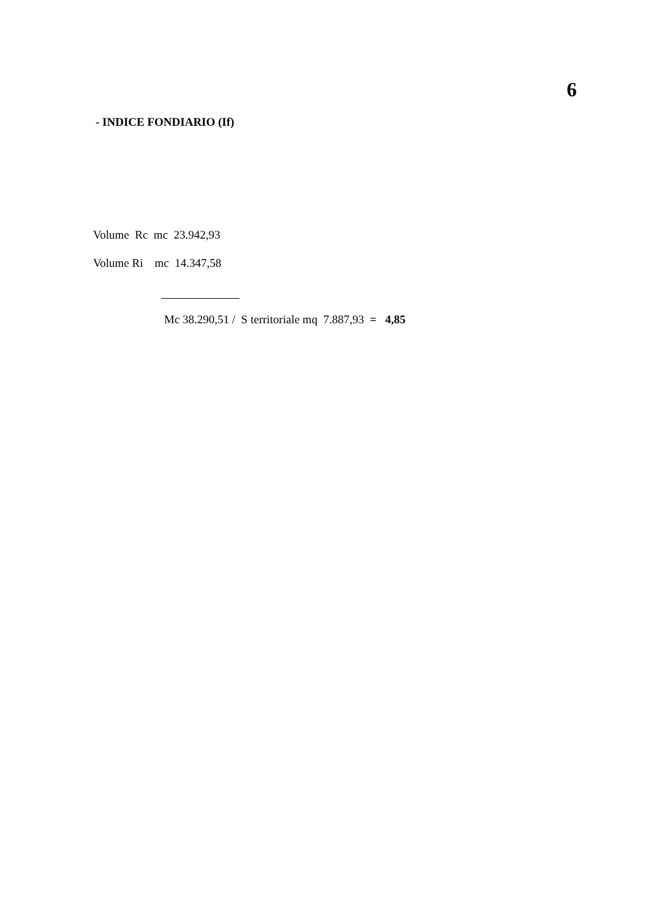6
- INDICE FONDIARIO (If)
Volume Rc mc 23.942,93
Volume Ri mc 14.347,58
Mc 38.290,51 / S territoriale mq 7.887,93 = 4,85